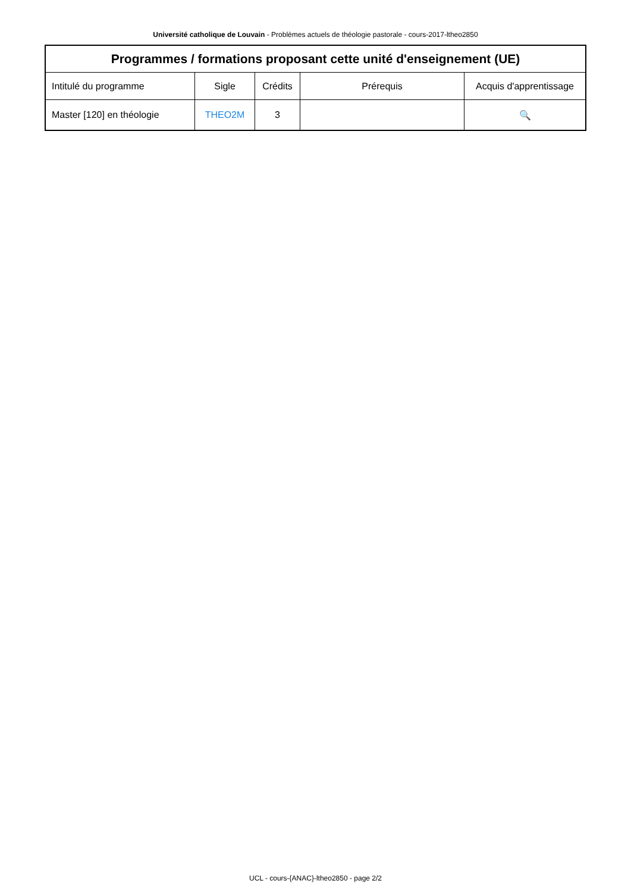Université catholique de Louvain - Problèmes actuels de théologie pastorale - cours-2017-ltheo2850
| Programmes / formations proposant cette unité d'enseignement (UE) | | | | |
| --- | --- | --- | --- | --- |
| Intitulé du programme | Sigle | Crédits | Prérequis | Acquis d'apprentissage |
| Master [120] en théologie | THEO2M | 3 | | 🔍 |
UCL - cours-{ANAC}-ltheo2850 - page 2/2